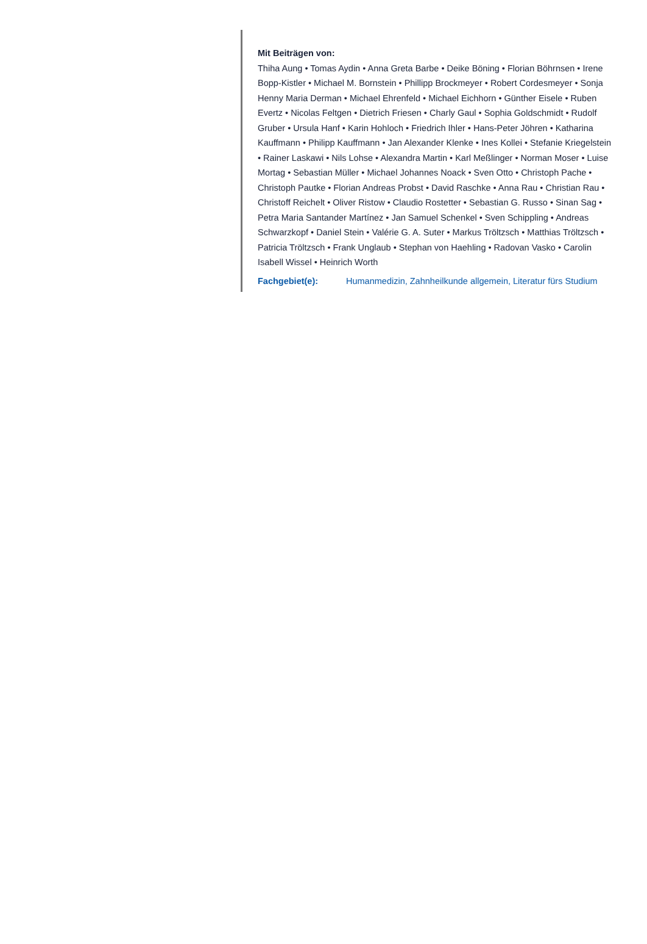Mit Beiträgen von:
Thiha Aung • Tomas Aydin • Anna Greta Barbe • Deike Böning • Florian Böhrnsen • Irene Bopp-Kistler • Michael M. Bornstein • Phillipp Brockmeyer • Robert Cordesmeyer • Sonja Henny Maria Derman • Michael Ehrenfeld • Michael Eichhorn • Günther Eisele • Ruben Evertz • Nicolas Feltgen • Dietrich Friesen • Charly Gaul • Sophia Goldschmidt • Rudolf Gruber • Ursula Hanf • Karin Hohloch • Friedrich Ihler • Hans-Peter Jöhren • Katharina Kauffmann • Philipp Kauffmann • Jan Alexander Klenke • Ines Kollei • Stefanie Kriegelstein • Rainer Laskawi • Nils Lohse • Alexandra Martin • Karl Meßlinger • Norman Moser • Luise Mortag • Sebastian Müller • Michael Johannes Noack • Sven Otto • Christoph Pache • Christoph Pautke • Florian Andreas Probst • David Raschke • Anna Rau • Christian Rau • Christoff Reichelt • Oliver Ristow • Claudio Rostetter • Sebastian G. Russo • Sinan Sag • Petra Maria Santander Martínez • Jan Samuel Schenkel • Sven Schippling • Andreas Schwarzkopf • Daniel Stein • Valérie G. A. Suter • Markus Tröltzsch • Matthias Tröltzsch • Patricia Tröltzsch • Frank Unglaub • Stephan von Haehling • Radovan Vasko • Carolin Isabell Wissel • Heinrich Worth
Fachgebiet(e): Humanmedizin, Zahnheilkunde allgemein, Literatur fürs Studium